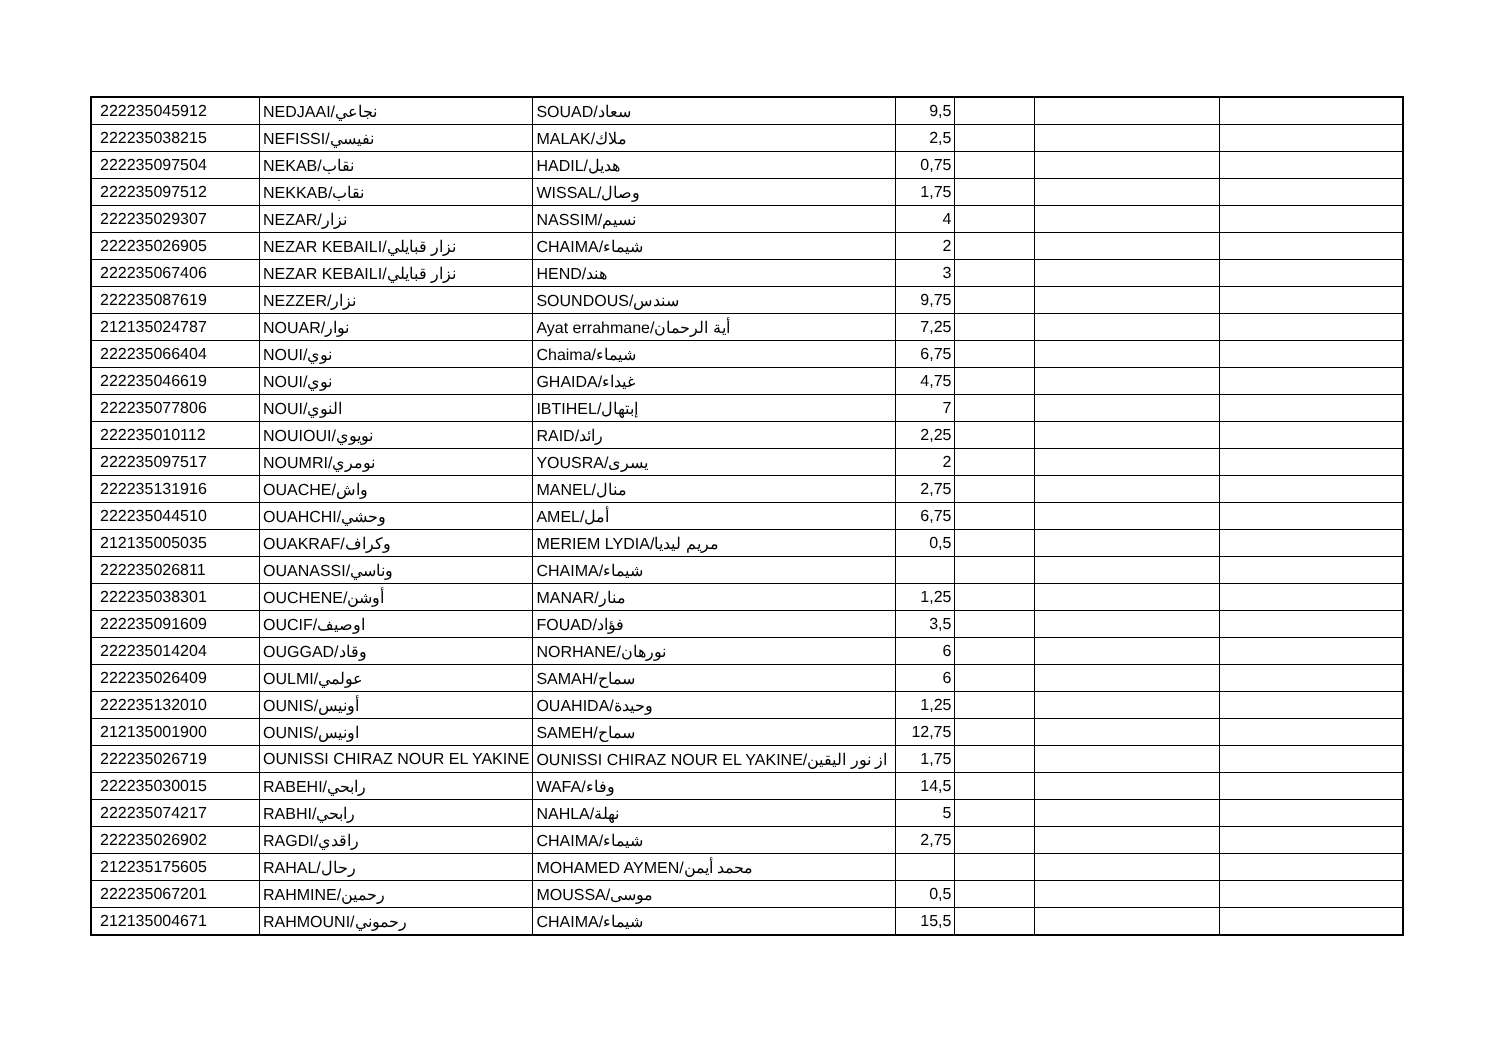| 222235045912 | NEDJAAI/نجاعي | SOUAD/سعاد | 9,5 | | | |
| 222235038215 | NEFISSI/نفيسي | MALAK/ملاك | 2,5 | | | |
| 222235097504 | NEKAB/نقاب | HADIL/هديل | 0,75 | | | |
| 222235097512 | NEKKAB/نقاب | WISSAL/وصال | 1,75 | | | |
| 222235029307 | NEZAR/نزار | NASSIM/نسيم | 4 | | | |
| 222235026905 | NEZAR KEBAILI/نزار قبايلي | CHAIMA/شيماء | 2 | | | |
| 222235067406 | NEZAR KEBAILI/نزار قبايلي | HEND/هند | 3 | | | |
| 222235087619 | NEZZER/نزار | SOUNDOUS/سندس | 9,75 | | | |
| 212135024787 | NOUAR/نوار | Ayat errahmane/أية الرحمان | 7,25 | | | |
| 222235066404 | NOUI/نوي | Chaima/شيماء | 6,75 | | | |
| 222235046619 | NOUI/نوي | GHAIDA/غيداء | 4,75 | | | |
| 222235077806 | NOUI/النوي | IBTIHEL/إبتهال | 7 | | | |
| 222235010112 | NOUIOUI/نويوي | RAID/رائد | 2,25 | | | |
| 222235097517 | NOUMRI/نومري | YOUSRA/يسرى | 2 | | | |
| 222235131916 | OUACHE/واش | MANEL/منال | 2,75 | | | |
| 222235044510 | OUAHCHI/وحشي | AMEL/أمل | 6,75 | | | |
| 212135005035 | OUAKRAF/وكراف | MERIEM LYDIA/مريم ليديا | 0,5 | | | |
| 222235026811 | OUANASSI/وناسي | CHAIMA/شيماء | | | | |
| 222235038301 | OUCHENE/أوشن | MANAR/منار | 1,25 | | | |
| 222235091609 | OUCIF/اوصيف | FOUAD/فؤاد | 3,5 | | | |
| 222235014204 | OUGGAD/وقاد | NORHANE/نورهان | 6 | | | |
| 222235026409 | OULMI/عولمي | SAMAH/سماح | 6 | | | |
| 222235132010 | OUNIS/أونيس | OUAHIDA/وحيدة | 1,25 | | | |
| 212135001900 | OUNIS/اونيس | SAMEH/سماح | 12,75 | | | |
| 222235026719 | OUNISSI CHIRAZ NOUR EL YAKINE | OUNISSI CHIRAZ NOUR EL YAKINE/از نور اليقين | 1,75 | | | |
| 222235030015 | RABEHI/رابحي | WAFA/وفاء | 14,5 | | | |
| 222235074217 | RABHI/رابحي | NAHLA/نهلة | 5 | | | |
| 222235026902 | RAGDI/راقدي | CHAIMA/شيماء | 2,75 | | | |
| 212235175605 | RAHAL/رحال | MOHAMED AYMEN/محمد أيمن | | | | |
| 222235067201 | RAHMINE/رحمين | MOUSSA/موسى | 0,5 | | | |
| 212135004671 | RAHMOUNI/رحموني | CHAIMA/شيماء | 15,5 | | | |